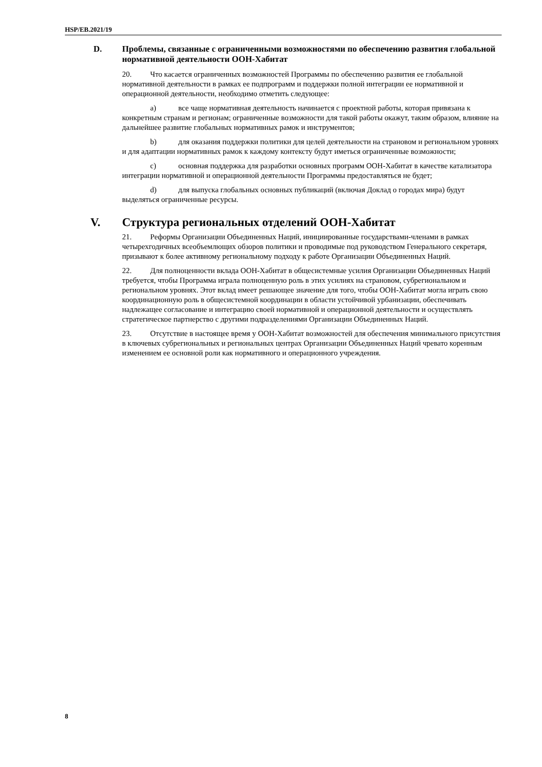HSP/EB.2021/19
D. Проблемы, связанные с ограниченными возможностями по обеспечению развития глобальной нормативной деятельности ООН-Хабитат
20. Что касается ограниченных возможностей Программы по обеспечению развития ее глобальной нормативной деятельности в рамках ее подпрограмм и поддержки полной интеграции ее нормативной и операционной деятельности, необходимо отметить следующее:
a) все чаще нормативная деятельность начинается с проектной работы, которая привязана к конкретным странам и регионам; ограниченные возможности для такой работы окажут, таким образом, влияние на дальнейшее развитие глобальных нормативных рамок и инструментов;
b) для оказания поддержки политики для целей деятельности на страновом и региональном уровнях и для адаптации нормативных рамок к каждому контексту будут иметься ограниченные возможности;
c) основная поддержка для разработки основных программ ООН-Хабитат в качестве катализатора интеграции нормативной и операционной деятельности Программы предоставляться не будет;
d) для выпуска глобальных основных публикаций (включая Доклад о городах мира) будут выделяться ограниченные ресурсы.
V. Структура региональных отделений ООН-Хабитат
21. Реформы Организации Объединенных Наций, инициированные государствами-членами в рамках четырехгодичных всеобъемлющих обзоров политики и проводимые под руководством Генерального секретаря, призывают к более активному региональному подходу к работе Организации Объединенных Наций.
22. Для полноценности вклада ООН-Хабитат в общесистемные усилия Организации Объединенных Наций требуется, чтобы Программа играла полноценную роль в этих усилиях на страновом, субрегиональном и региональном уровнях. Этот вклад имеет решающее значение для того, чтобы ООН-Хабитат могла играть свою координационную роль в общесистемной координации в области устойчивой урбанизации, обеспечивать надлежащее согласование и интеграцию своей нормативной и операционной деятельности и осуществлять стратегическое партнерство с другими подразделениями Организации Объединенных Наций.
23. Отсутствие в настоящее время у ООН-Хабитат возможностей для обеспечения минимального присутствия в ключевых субрегиональных и региональных центрах Организации Объединенных Наций чревато коренным изменением ее основной роли как нормативного и операционного учреждения.
8